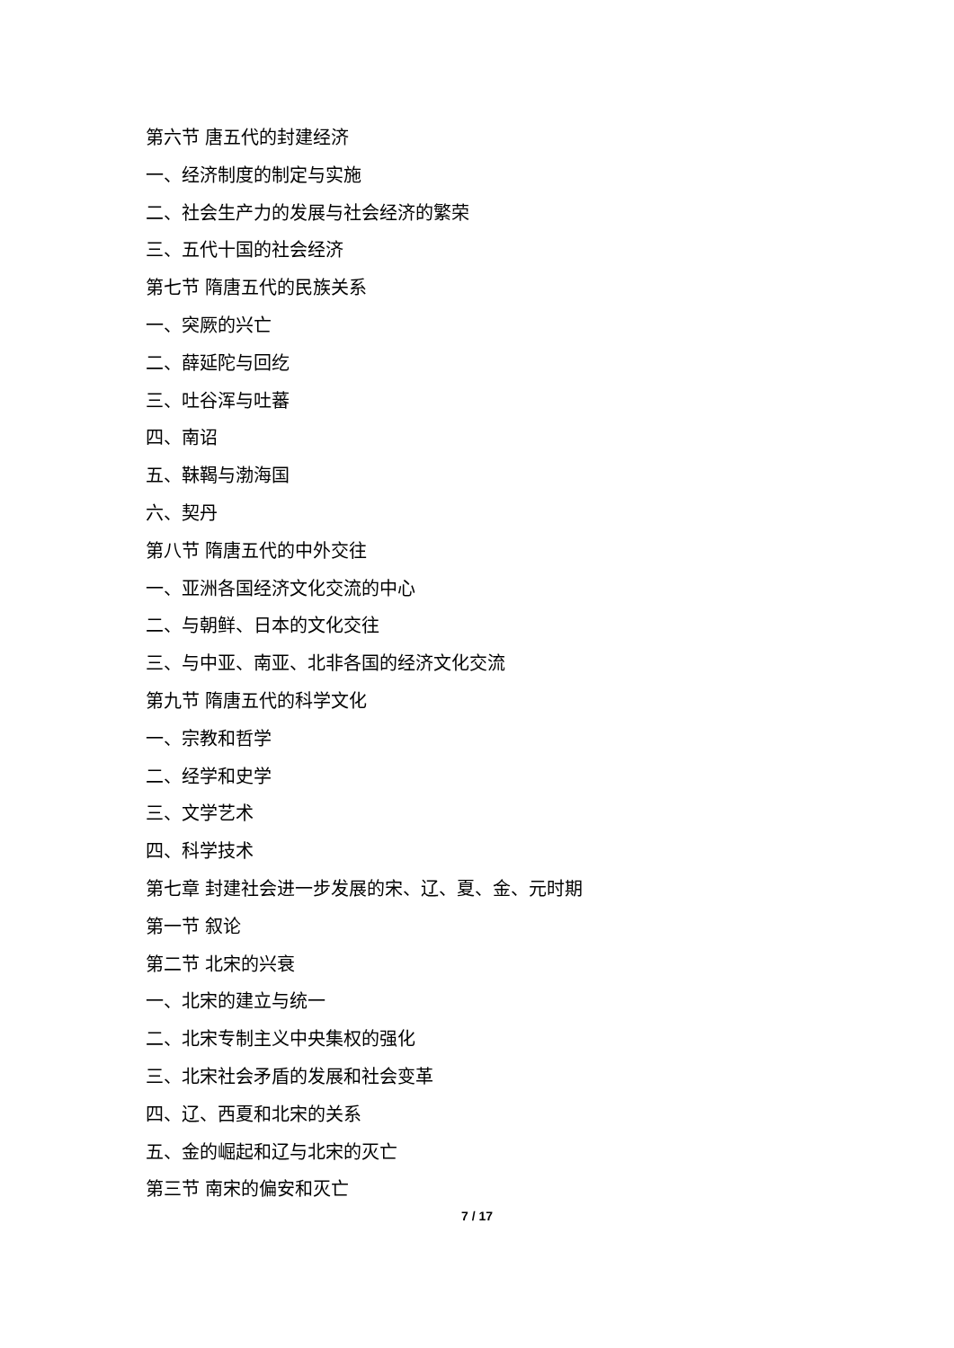第六节 唐五代的封建经济
一、经济制度的制定与实施
二、社会生产力的发展与社会经济的繁荣
三、五代十国的社会经济
第七节 隋唐五代的民族关系
一、突厥的兴亡
二、薛延陀与回纥
三、吐谷浑与吐蕃
四、南诏
五、靺鞨与渤海国
六、契丹
第八节 隋唐五代的中外交往
一、亚洲各国经济文化交流的中心
二、与朝鲜、日本的文化交往
三、与中亚、南亚、北非各国的经济文化交流
第九节 隋唐五代的科学文化
一、宗教和哲学
二、经学和史学
三、文学艺术
四、科学技术
第七章 封建社会进一步发展的宋、辽、夏、金、元时期
第一节 叙论
第二节 北宋的兴衰
一、北宋的建立与统一
二、北宋专制主义中央集权的强化
三、北宋社会矛盾的发展和社会变革
四、辽、西夏和北宋的关系
五、金的崛起和辽与北宋的灭亡
第三节 南宋的偏安和灭亡
7 / 17